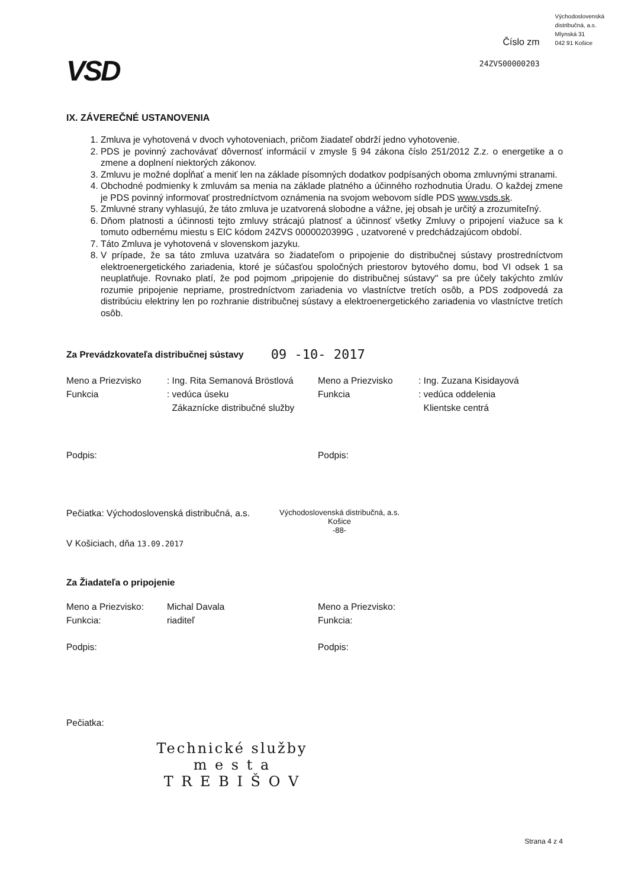VSD
Číslo zm
24ZVS00000203
Východoslovenská
distribučná, a.s.
Mlynská 31
042 91 Košice
IX. ZÁVEREČNÉ USTANOVENIA
1. Zmluva je vyhotovená v dvoch vyhotoveniach, pričom žiadateľ obdrží jedno vyhotovenie.
2. PDS je povinný zachovávať dôvernosť informácií v zmysle § 94 zákona číslo 251/2012 Z.z. o energetike a o zmene a doplnení niektorých zákonov.
3. Zmluvu je možné dopĺňať a meniť len na základe písomných dodatkov podpísaných oboma zmluvnými stranami.
4. Obchodné podmienky k zmluvám sa menia na základe platného a účinného rozhodnutia Úradu. O každej zmene je PDS povinný informovať prostredníctvom oznámenia na svojom webovom sídle PDS www.vsds.sk.
5. Zmluvné strany vyhlasujú, že táto zmluva je uzatvorená slobodne a vážne, jej obsah je určitý a zrozumiteľný.
6. Dňom platnosti a účinnosti tejto zmluvy strácajú platnosť a účinnosť všetky Zmluvy o pripojení viažuce sa k tomuto odbernému miestu s EIC kódom 24ZVS 0000020399G , uzatvorené v predchádzajúcom období.
7. Táto Zmluva je vyhotovená v slovenskom jazyku.
8. V prípade, že sa táto zmluva uzatvára so žiadateľom o pripojenie do distribučnej sústavy prostredníctvom elektroenergetického zariadenia, ktoré je súčasťou spoločných priestorov bytového domu, bod VI odsek 1 sa neuplatňuje. Rovnako platí, že pod pojmom „pripojenie do distribučnej sústavy" sa pre účely takýchto zmlúv rozumie pripojenie nepriame, prostredníctvom zariadenia vo vlastníctve tretích osôb, a PDS zodpovedá za distribúciu elektriny len po rozhranie distribučnej sústavy a elektroenergetického zariadenia vo vlastníctve tretích osôb.
Za Prevádzkovateľa distribučnej sústavy 09 -10- 2017
Meno a Priezvisko
: Ing. Rita Semanová Bröstlová
Meno a Priezvisko
: Ing. Zuzana Kisidayová
Funkcia
: vedúca úseku
Zákaznícke distribučné služby
Funkcia
: vedúca oddelenia
Klientske centrá
Podpis: Podpis:
Pečiatka: Východoslovenská distribučná, a.s.
Východoslovenská distribučná, a.s.
Košice
-88-
V Košiciach, dňa 13.09.2017
Za Žiadateľa o pripojenie
Meno a Priezvisko:
Michal Davala
Meno a Priezvisko:
Funkcia:
riaditeľ
Funkcia:
Podpis: Podpis:
Pečiatka:
Technické služby
m e s t a
T R E B I Š O V
Strana 4 z 4